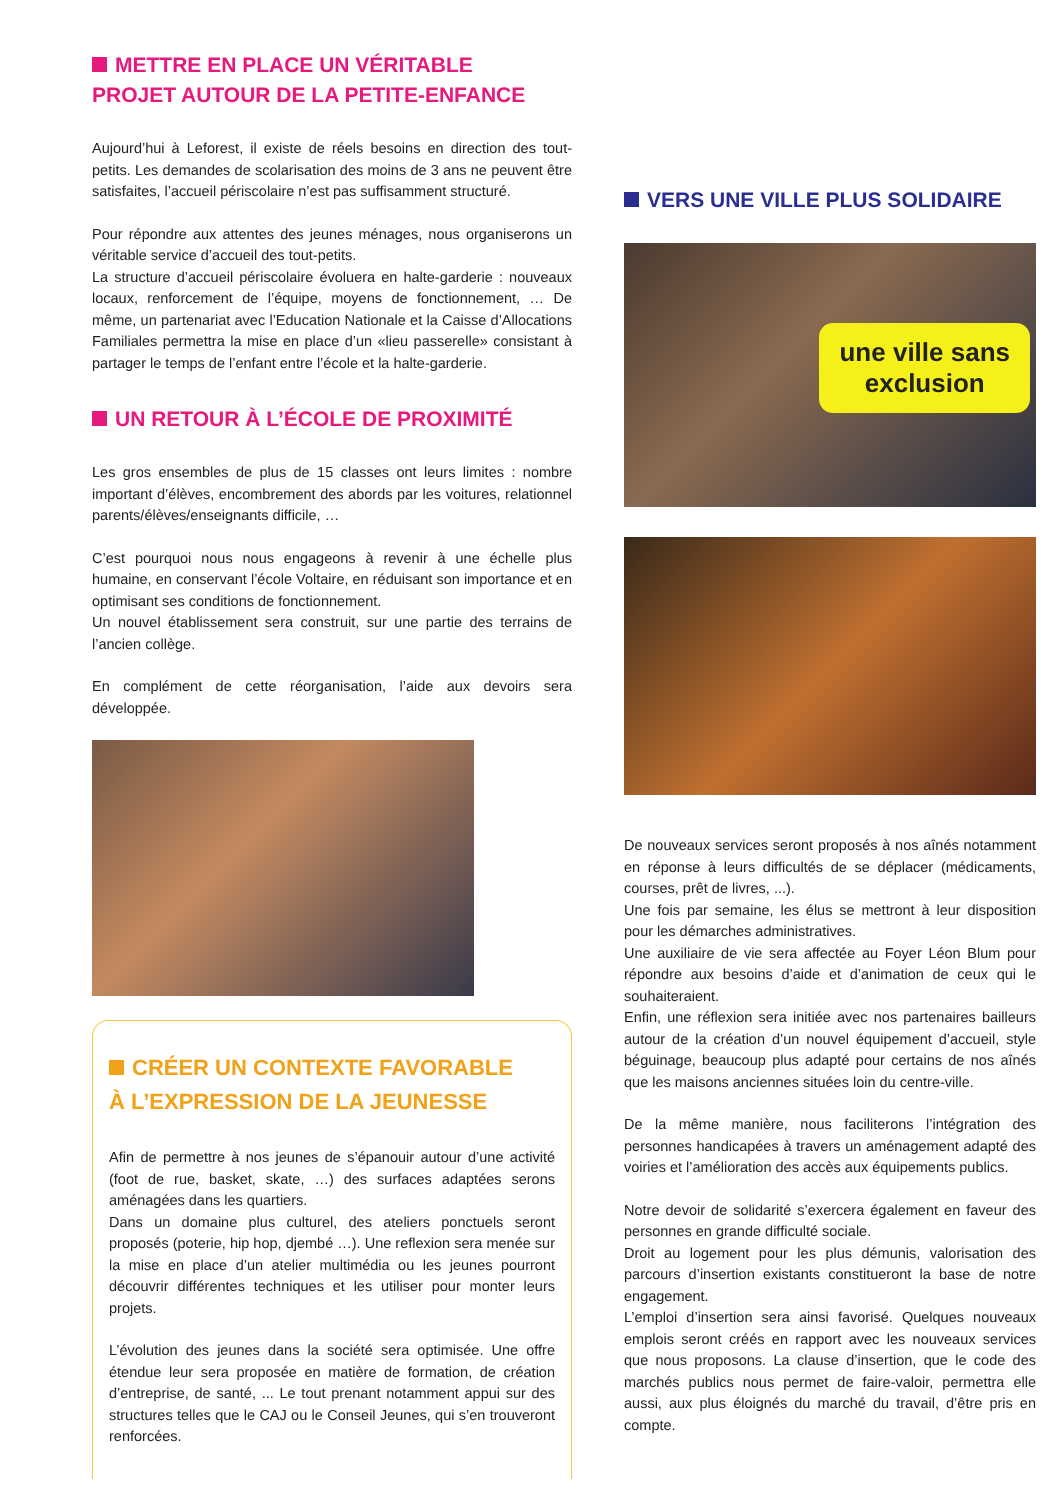METTRE EN PLACE UN VÉRITABLE
PROJET AUTOUR DE LA PETITE-ENFANCE
Aujourd’hui à Leforest, il existe de réels besoins en direction des tout-petits. Les demandes de scolarisation des moins de 3 ans ne peuvent être satisfaites, l’accueil périscolaire n’est pas suffisamment structuré.
Pour répondre aux attentes des jeunes ménages, nous organiserons un véritable service d’accueil des tout-petits.
La structure d’accueil périscolaire évoluera en halte-garderie : nouveaux locaux, renforcement de l’équipe, moyens de fonctionnement, … De même, un partenariat avec l’Education Nationale et la Caisse d’Allocations Familiales permettra la mise en place d’un «lieu passerelle» consistant à partager le temps de l’enfant entre l’école et la halte-garderie.
UN RETOUR À L’ÉCOLE DE PROXIMITÉ
Les gros ensembles de plus de 15 classes ont leurs limites : nombre important d’élèves, encombrement des abords par les voitures, relationnel parents/élèves/enseignants difficile, …
C’est pourquoi nous nous engageons à revenir à une échelle plus humaine, en conservant l’école Voltaire, en réduisant son importance et en optimisant ses conditions de fonctionnement.
Un nouvel établissement sera construit, sur une partie des terrains de l’ancien collège.
En complément de cette réorganisation, l’aide aux devoirs sera développée.
CRÉER UN CONTEXTE FAVORABLE
À L’EXPRESSION DE LA JEUNESSE
Afin de permettre à nos jeunes de s’épanouir autour d’une activité (foot de rue, basket, skate, …) des surfaces adaptées serons aménagées dans les quartiers.
Dans un domaine plus culturel, des ateliers ponctuels seront proposés (poterie, hip hop, djembé …). Une reflexion sera menée sur la mise en place d’un atelier multimédia ou les jeunes pourront découvrir différentes techniques et les utiliser pour monter leurs projets.
L’évolution des jeunes dans la société sera optimisée. Une offre étendue leur sera proposée en matière de formation, de création d’entreprise, de santé, ... Le tout prenant notamment appui sur des structures telles que le CAJ ou le Conseil Jeunes, qui s’en trouveront renforcées.
VERS UNE VILLE PLUS SOLIDAIRE
une ville sans
exclusion
De nouveaux services seront proposés à nos aînés notamment en réponse à leurs difficultés de se déplacer (médicaments, courses, prêt de livres, ...).
Une fois par semaine, les élus se mettront à leur disposition pour les démarches administratives.
Une auxiliaire de vie sera affectée au Foyer Léon Blum pour répondre aux besoins d’aide et d’animation de ceux qui le souhaiteraient.
Enfin, une réflexion sera initiée avec nos partenaires bailleurs autour de la création d’un nouvel équipement d’accueil, style béguinage, beaucoup plus adapté pour certains de nos aînés que les maisons anciennes situées loin du centre-ville.
De la même manière, nous faciliterons l’intégration des personnes handicapées à travers un aménagement adapté des voiries et l’amélioration des accès aux équipements publics.
Notre devoir de solidarité s’exercera également en faveur des personnes en grande difficulté sociale.
Droit au logement pour les plus démunis, valorisation des parcours d’insertion existants constitueront la base de notre engagement.
L’emploi d’insertion sera ainsi favorisé. Quelques nouveaux emplois seront créés en rapport avec les nouveaux services que nous proposons. La clause d’insertion, que le code des marchés publics nous permet de faire-valoir, permettra elle aussi, aux plus éloignés du marché du travail, d’être pris en compte.